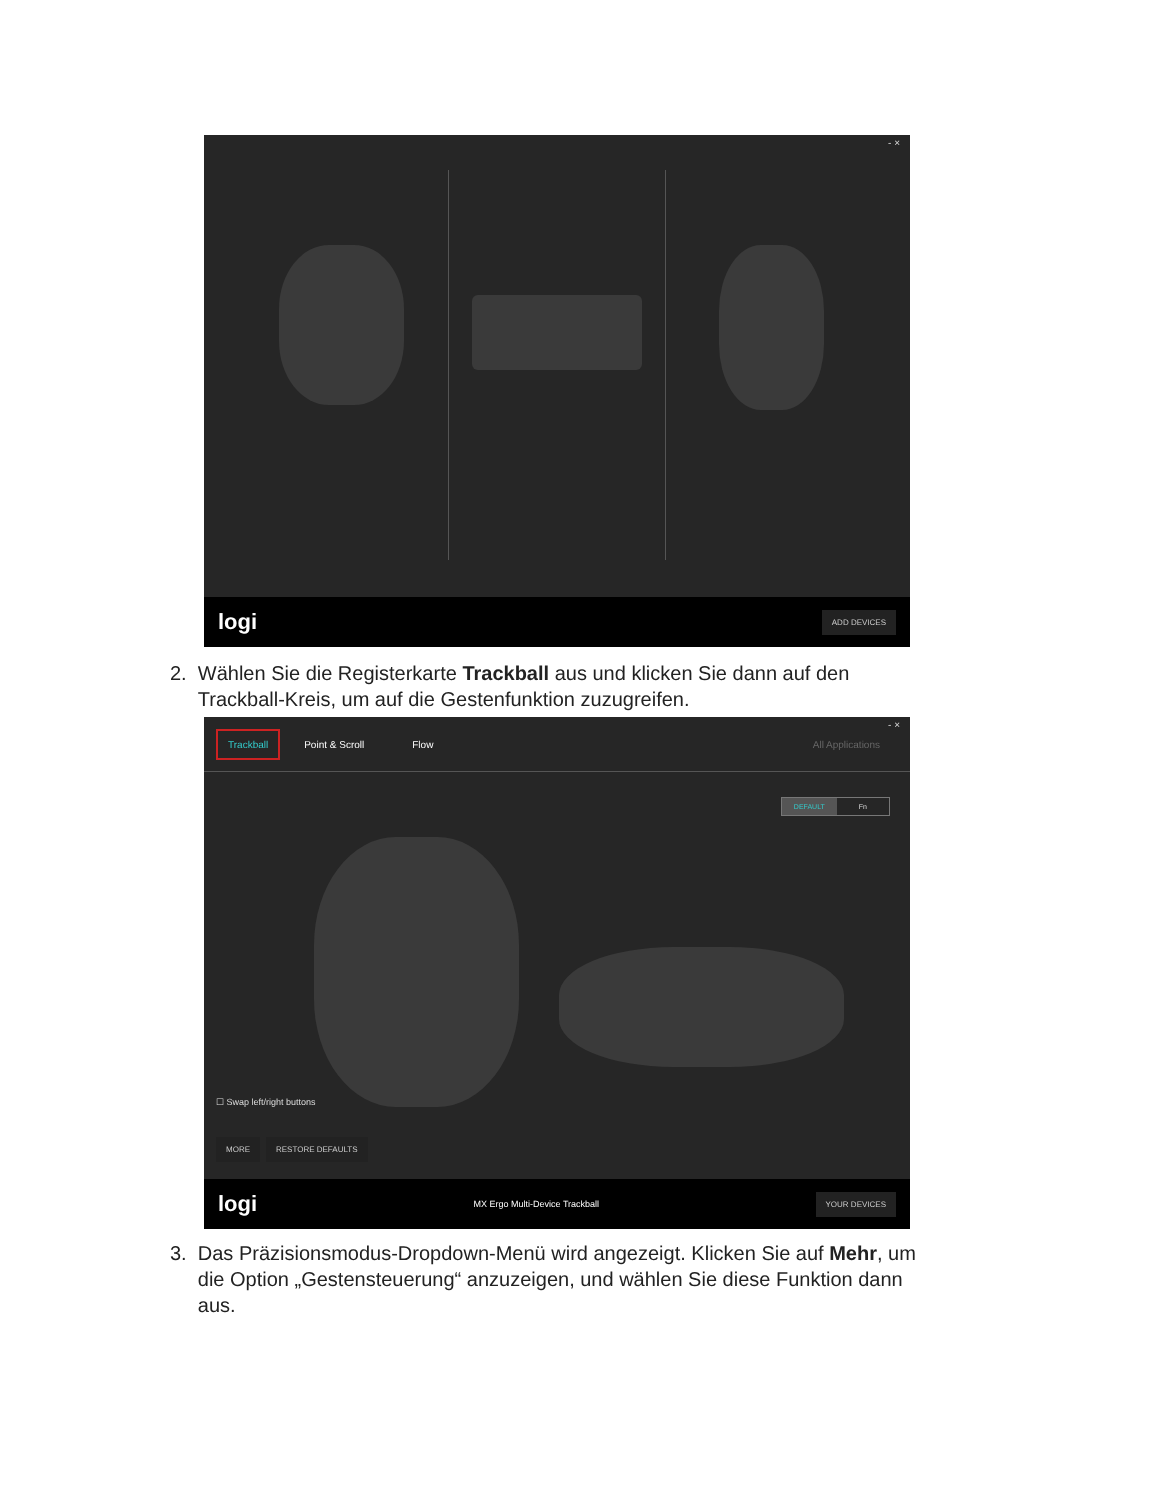- ×
logi ADD DEVICES
2. Wählen Sie die Registerkarte Trackball aus und klicken Sie dann auf den
Trackball-Kreis, um auf die Gestenfunktion zuzugreifen.
- ×
Trackball Point & Scroll Flow All Applications
DEFAULT Fn
☐ Swap left/right buttons
MORE RESTORE DEFAULTS
logi MX Ergo Multi-Device Trackball YOUR DEVICES
3. Das Präzisionsmodus-Dropdown-Menü wird angezeigt. Klicken Sie auf Mehr, um
die Option „Gestensteuerung“ anzuzeigen, und wählen Sie diese Funktion dann
aus.